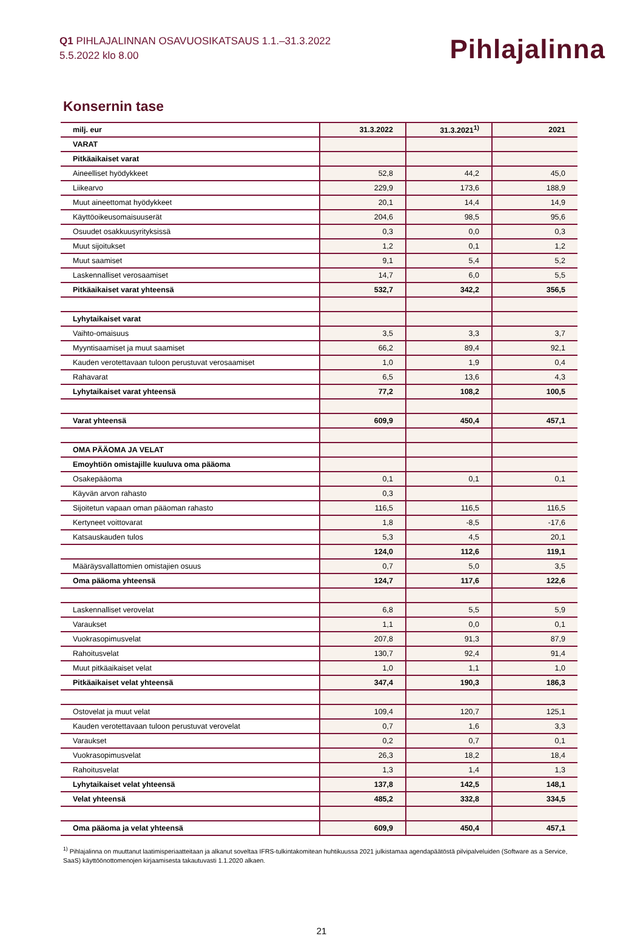Q1 PIHLAJALINNAN OSAVUOSIKATSAUS 1.1.–31.3.2022
5.5.2022 klo 8.00
Pihlajalinna
Konsernin tase
| milj. eur | 31.3.2022 | 31.3.2021<sup>1)</sup> | 2021 |
| --- | --- | --- | --- |
| VARAT | | | |
| Pitkäaikaiset varat | | | |
| Aineelliset hyödykkeet | 52,8 | 44,2 | 45,0 |
| Liikearvo | 229,9 | 173,6 | 188,9 |
| Muut aineettomat hyödykkeet | 20,1 | 14,4 | 14,9 |
| Käyttöoikeusomaisuuserät | 204,6 | 98,5 | 95,6 |
| Osuudet osakkuusyrityksissä | 0,3 | 0,0 | 0,3 |
| Muut sijoitukset | 1,2 | 0,1 | 1,2 |
| Muut saamiset | 9,1 | 5,4 | 5,2 |
| Laskennalliset verosaamiset | 14,7 | 6,0 | 5,5 |
| Pitkäaikaiset varat yhteensä | 532,7 | 342,2 | 356,5 |
| Lyhytaikaiset varat | | | |
| Vaihto-omaisuus | 3,5 | 3,3 | 3,7 |
| Myyntisaamiset ja muut saamiset | 66,2 | 89,4 | 92,1 |
| Kauden verotettavaan tuloon perustuvat verosaamiset | 1,0 | 1,9 | 0,4 |
| Rahavarat | 6,5 | 13,6 | 4,3 |
| Lyhytaikaiset varat yhteensä | 77,2 | 108,2 | 100,5 |
| Varat yhteensä | 609,9 | 450,4 | 457,1 |
| OMA PÄÄOMA JA VELAT | | | |
| Emoyhtiön omistajille kuuluva oma pääoma | | | |
| Osakepääoma | 0,1 | 0,1 | 0,1 |
| Käyvän arvon rahasto | 0,3 | | |
| Sijoitetun vapaan oman pääoman rahasto | 116,5 | 116,5 | 116,5 |
| Kertyneet voittovarat | 1,8 | -8,5 | -17,6 |
| Katsauskauden tulos | 5,3 | 4,5 | 20,1 |
| | 124,0 | 112,6 | 119,1 |
| Määräysvallattomien omistajien osuus | 0,7 | 5,0 | 3,5 |
| Oma pääoma yhteensä | 124,7 | 117,6 | 122,6 |
| Laskennalliset verovelat | 6,8 | 5,5 | 5,9 |
| Varaukset | 1,1 | 0,0 | 0,1 |
| Vuokrasopimusvelat | 207,8 | 91,3 | 87,9 |
| Rahoitusvelat | 130,7 | 92,4 | 91,4 |
| Muut pitkäaikaiset velat | 1,0 | 1,1 | 1,0 |
| Pitkäaikaiset velat yhteensä | 347,4 | 190,3 | 186,3 |
| Ostovelat ja muut velat | 109,4 | 120,7 | 125,1 |
| Kauden verotettavaan tuloon perustuvat verovelat | 0,7 | 1,6 | 3,3 |
| Varaukset | 0,2 | 0,7 | 0,1 |
| Vuokrasopimusvelat | 26,3 | 18,2 | 18,4 |
| Rahoitusvelat | 1,3 | 1,4 | 1,3 |
| Lyhytaikaiset velat yhteensä | 137,8 | 142,5 | 148,1 |
| Velat yhteensä | 485,2 | 332,8 | 334,5 |
| Oma pääoma ja velat yhteensä | 609,9 | 450,4 | 457,1 |
<sup>1)</sup> Pihlajalinna on muuttanut laatimisperiaatteitaan ja alkanut soveltaa IFRS-tulkintakomitean huhtikuussa 2021 julkistamaa agendapäätöstä pilvipalveluiden (Software as a Service, SaaS) käyttöönottomenojen kirjaamisesta takautuvasti 1.1.2020 alkaen.
21